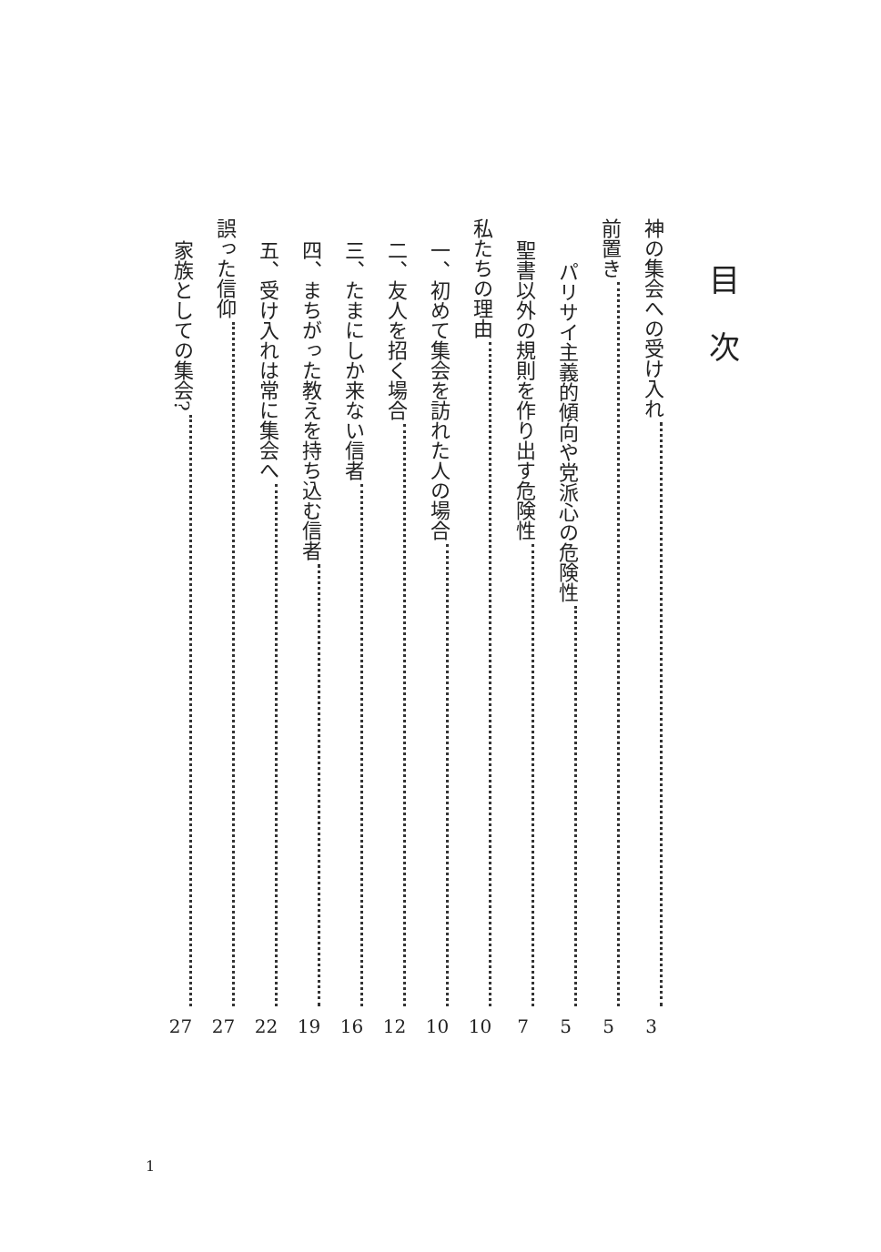目次
神の集会への受け入れ 3
前置き 5
パリサイ主義的傾向や党派心の危険性 5
聖書以外の規則を作り出す危険性 7
私たちの理由 10
一、初めて集会を訪れた人の場合 10
二、友人を招く場合 12
三、たまにしか来ない信者 16
四、まちがった教えを持ち込む信者 19
五、受け入れは常に集会へ 22
誤った信仰 27
家族としての集会? 27
1